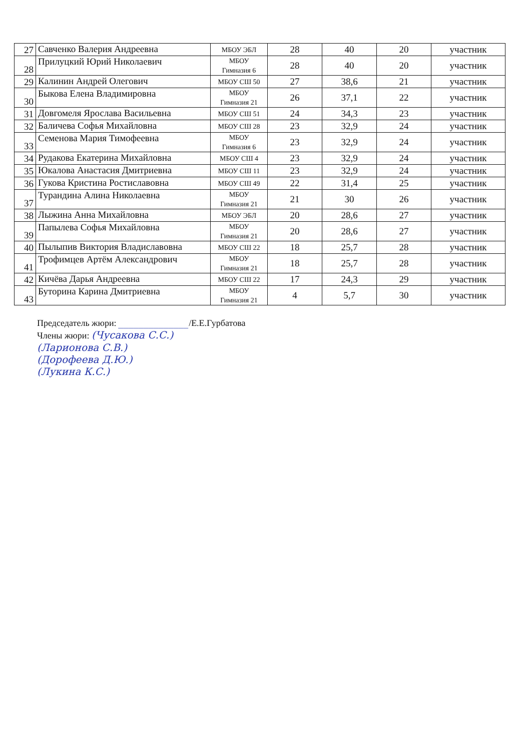| 27 | Савченко Валерия Андреевна | МБОУ ЭБЛ | 28 | 40 | 20 | участник |
| 28 | Прилуцкий Юрий Николаевич | МБОУ Гимназия 6 | 28 | 40 | 20 | участник |
| 29 | Калинин Андрей Олегович | МБОУ СШ 50 | 27 | 38,6 | 21 | участник |
| 30 | Быкова Елена Владимировна | МБОУ Гимназия 21 | 26 | 37,1 | 22 | участник |
| 31 | Довгомеля Ярослава Васильевна | МБОУ СШ 51 | 24 | 34,3 | 23 | участник |
| 32 | Баличева Софья Михайловна | МБОУ СШ 28 | 23 | 32,9 | 24 | участник |
| 33 | Семенова Мария Тимофеевна | МБОУ Гимназия 6 | 23 | 32,9 | 24 | участник |
| 34 | Рудакова Екатерина Михайловна | МБОУ СШ 4 | 23 | 32,9 | 24 | участник |
| 35 | Юкалова Анастасия Дмитриевна | МБОУ СШ 11 | 23 | 32,9 | 24 | участник |
| 36 | Гукова Кристина Ростиславовна | МБОУ СШ 49 | 22 | 31,4 | 25 | участник |
| 37 | Турандина Алина Николаевна | МБОУ Гимназия 21 | 21 | 30 | 26 | участник |
| 38 | Лыжина Анна Михайловна | МБОУ ЭБЛ | 20 | 28,6 | 27 | участник |
| 39 | Папылева Софья Михайловна | МБОУ Гимназия 21 | 20 | 28,6 | 27 | участник |
| 40 | Пылыпив Виктория Владиславовна | МБОУ СШ 22 | 18 | 25,7 | 28 | участник |
| 41 | Трофимцев Артём Александрович | МБОУ Гимназия 21 | 18 | 25,7 | 28 | участник |
| 42 | Кичёва Дарья Андреевна | МБОУ СШ 22 | 17 | 24,3 | 29 | участник |
| 43 | Буторина Карина Дмитриевна | МБОУ Гимназия 21 | 4 | 5,7 | 30 | участник |
Председатель жюри: ______________/Е.Е.Гурбатова
Члены жюри: (Чусакова С.С.)
(Ларионова С.В.)
(Дорофеева Д.Ю.)
(Лукина К.С.)